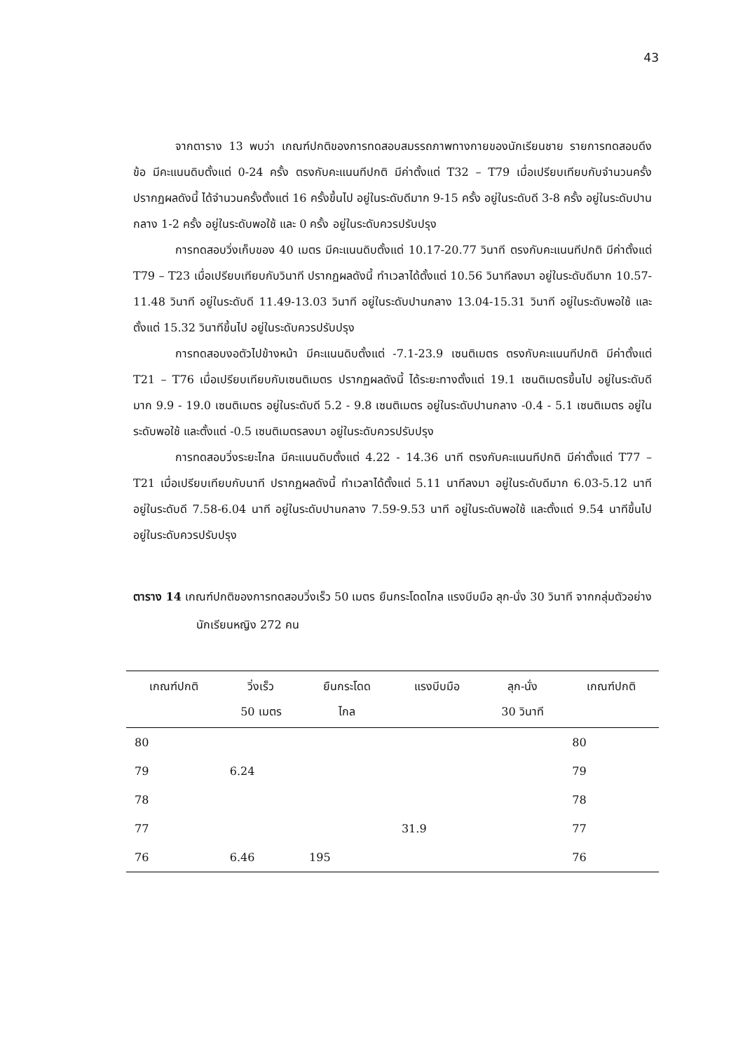43
จากตาราง 13 พบว่า เกณฑ์ปกติของการทดสอบสมรรถภาพทางกายของนักเรียนชาย รายการทดสอบดึงข้อ มีคะแนนดิบตั้งแต่ 0-24 ครั้ง ตรงกับคะแนนทีปกติ มีค่าตั้งแต่ T32 – T79 เมื่อเปรียบเทียบกับจำนวนครั้ง ปรากฏผลดังนี้ ได้จำนวนครั้งตั้งแต่ 16 ครั้งขึ้นไป อยู่ในระดับดีมาก 9-15 ครั้ง อยู่ในระดับดี 3-8 ครั้ง อยู่ในระดับปานกลาง 1-2 ครั้ง อยู่ในระดับพอใช้ และ 0 ครั้ง อยู่ในระดับควรปรับปรุง
การทดสอบวิ่งเก็บของ 40 เมตร มีคะแนนดิบตั้งแต่ 10.17-20.77 วินาที ตรงกับคะแนนทีปกติ มีค่าตั้งแต่ T79 – T23 เมื่อเปรียบเทียบกับวินาที ปรากฏผลดังนี้ ทำเวลาได้ตั้งแต่ 10.56 วินาทีลงมา อยู่ในระดับดีมาก 10.57-11.48 วินาที อยู่ในระดับดี 11.49-13.03 วินาที อยู่ในระดับปานกลาง 13.04-15.31 วินาที อยู่ในระดับพอใช้ และตั้งแต่ 15.32 วินาทีขึ้นไป อยู่ในระดับควรปรับปรุง
การทดสอบงอตัวไปข้างหน้า มีคะแนนดิบตั้งแต่ -7.1-23.9 เซนติเมตร ตรงกับคะแนนทีปกติ มีค่าตั้งแต่ T21 – T76 เมื่อเปรียบเทียบกับเซนติเมตร ปรากฏผลดังนี้ ได้ระยะทางตั้งแต่ 19.1 เซนติเมตรขึ้นไป อยู่ในระดับดีมาก 9.9 - 19.0 เซนติเมตร อยู่ในระดับดี 5.2 - 9.8 เซนติเมตร อยู่ในระดับปานกลาง -0.4 - 5.1 เซนติเมตร อยู่ในระดับพอใช้ และตั้งแต่ -0.5 เซนติเมตรลงมา อยู่ในระดับควรปรับปรุง
การทดสอบวิ่งระยะไกล มีคะแนนดิบตั้งแต่ 4.22 - 14.36 นาที ตรงกับคะแนนทีปกติ มีค่าตั้งแต่ T77 – T21 เมื่อเปรียบเทียบกับนาที ปรากฏผลดังนี้ ทำเวลาได้ตั้งแต่ 5.11 นาทีลงมา อยู่ในระดับดีมาก 6.03-5.12 นาที อยู่ในระดับดี 7.58-6.04 นาที อยู่ในระดับปานกลาง 7.59-9.53 นาที อยู่ในระดับพอใช้ และตั้งแต่ 9.54 นาทีขึ้นไป อยู่ในระดับควรปรับปรุง
ตาราง 14 เกณฑ์ปกติของการทดสอบวิ่งเร็ว 50 เมตร ยืนกระโดดไกล แรงบีบมือ ลุก-นั่ง 30 วินาที จากกลุ่มตัวอย่างนักเรียนหญิง 272 คน
| เกณฑ์ปกติ | วิ่งเร็ว 50 เมตร | ยืนกระโดด ไกล | แรงบีบมือ | ลุก-นั่ง 30 วินาที | เกณฑ์ปกติ |
| --- | --- | --- | --- | --- | --- |
| 80 | | | | | 80 |
| 79 | 6.24 | | | | 79 |
| 78 | | | | | 78 |
| 77 | | | 31.9 | | 77 |
| 76 | 6.46 | 195 | | | 76 |